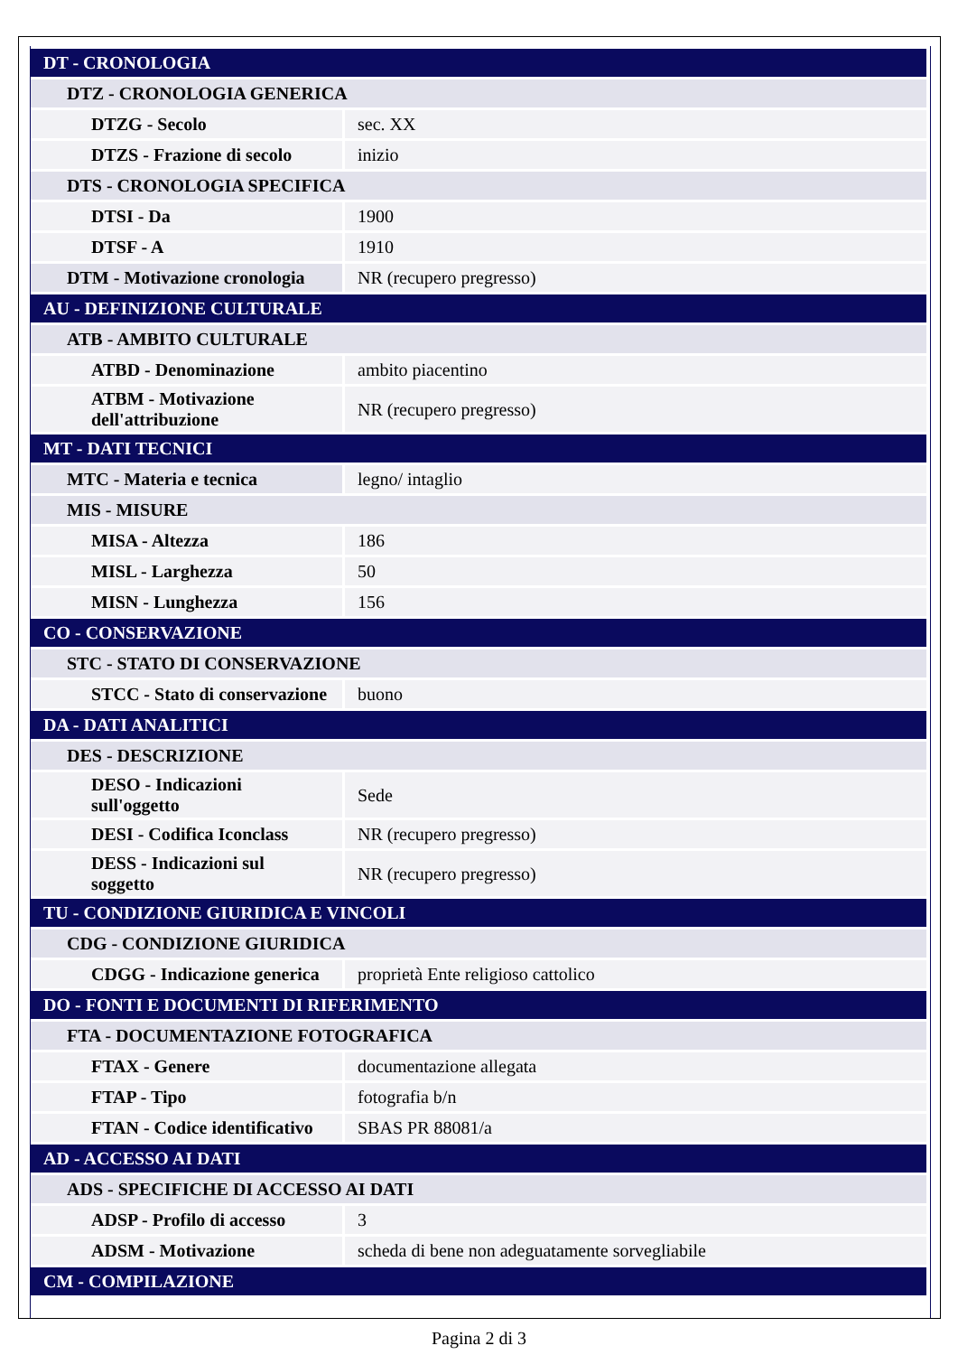| DT - CRONOLOGIA | |
| DTZ - CRONOLOGIA GENERICA | |
| DTZG - Secolo | sec. XX |
| DTZS - Frazione di secolo | inizio |
| DTS - CRONOLOGIA SPECIFICA | |
| DTSI - Da | 1900 |
| DTSF - A | 1910 |
| DTM - Motivazione cronologia | NR (recupero pregresso) |
| AU - DEFINIZIONE CULTURALE | |
| ATB - AMBITO CULTURALE | |
| ATBD - Denominazione | ambito piacentino |
| ATBM - Motivazione dell'attribuzione | NR (recupero pregresso) |
| MT - DATI TECNICI | |
| MTC - Materia e tecnica | legno/ intaglio |
| MIS - MISURE | |
| MISA - Altezza | 186 |
| MISL - Larghezza | 50 |
| MISN - Lunghezza | 156 |
| CO - CONSERVAZIONE | |
| STC - STATO DI CONSERVAZIONE | |
| STCC - Stato di conservazione | buono |
| DA - DATI ANALITICI | |
| DES - DESCRIZIONE | |
| DESO - Indicazioni sull'oggetto | Sede |
| DESI - Codifica Iconclass | NR (recupero pregresso) |
| DESS - Indicazioni sul soggetto | NR (recupero pregresso) |
| TU - CONDIZIONE GIURIDICA E VINCOLI | |
| CDG - CONDIZIONE GIURIDICA | |
| CDGG - Indicazione generica | proprietà Ente religioso cattolico |
| DO - FONTI E DOCUMENTI DI RIFERIMENTO | |
| FTA - DOCUMENTAZIONE FOTOGRAFICA | |
| FTAX - Genere | documentazione allegata |
| FTAP - Tipo | fotografia b/n |
| FTAN - Codice identificativo | SBAS PR 88081/a |
| AD - ACCESSO AI DATI | |
| ADS - SPECIFICHE DI ACCESSO AI DATI | |
| ADSP - Profilo di accesso | 3 |
| ADSM - Motivazione | scheda di bene non adeguatamente sorvegliabile |
| CM - COMPILAZIONE | |
Pagina 2 di 3